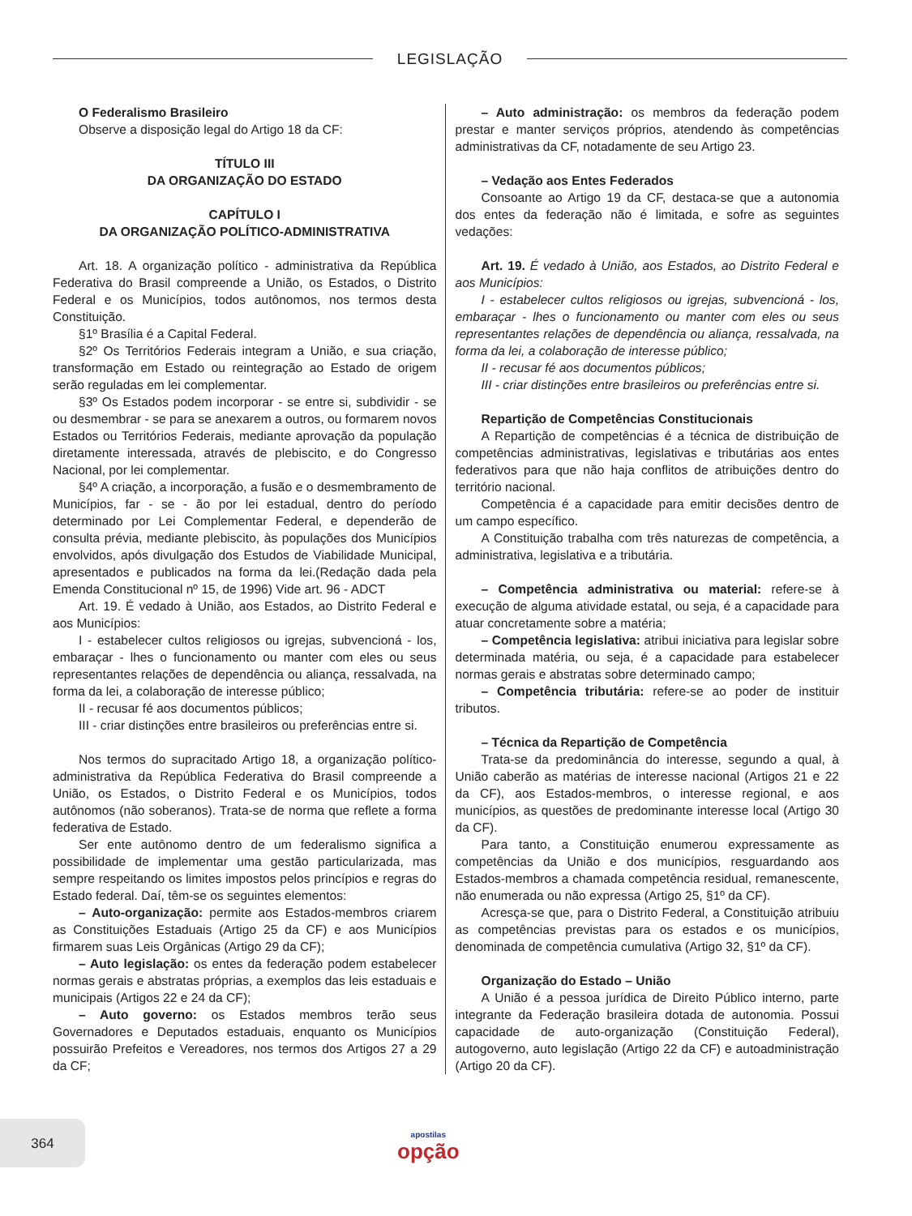LEGISLAÇÃO
O Federalismo Brasileiro
Observe a disposição legal do Artigo 18 da CF:
TÍTULO III
DA ORGANIZAÇÃO DO ESTADO
CAPÍTULO I
DA ORGANIZAÇÃO POLÍTICO-ADMINISTRATIVA
Art. 18. A organização político - administrativa da República Federativa do Brasil compreende a União, os Estados, o Distrito Federal e os Municípios, todos autônomos, nos termos desta Constituição.
§1º Brasília é a Capital Federal.
§2º Os Territórios Federais integram a União, e sua criação, transformação em Estado ou reintegração ao Estado de origem serão reguladas em lei complementar.
§3º Os Estados podem incorporar - se entre si, subdividir - se ou desmembrar - se para se anexarem a outros, ou formarem novos Estados ou Territórios Federais, mediante aprovação da população diretamente interessada, através de plebiscito, e do Congresso Nacional, por lei complementar.
§4º A criação, a incorporação, a fusão e o desmembramento de Municípios, far - se - ão por lei estadual, dentro do período determinado por Lei Complementar Federal, e dependerão de consulta prévia, mediante plebiscito, às populações dos Municípios envolvidos, após divulgação dos Estudos de Viabilidade Municipal, apresentados e publicados na forma da lei.(Redação dada pela Emenda Constitucional nº 15, de 1996) Vide art. 96 - ADCT
Art. 19. É vedado à União, aos Estados, ao Distrito Federal e aos Municípios:
I - estabelecer cultos religiosos ou igrejas, subvencioná - los, embaraçar - lhes o funcionamento ou manter com eles ou seus representantes relações de dependência ou aliança, ressalvada, na forma da lei, a colaboração de interesse público;
II - recusar fé aos documentos públicos;
III - criar distinções entre brasileiros ou preferências entre si.
Nos termos do supracitado Artigo 18, a organização político-administrativa da República Federativa do Brasil compreende a União, os Estados, o Distrito Federal e os Municípios, todos autônomos (não soberanos). Trata-se de norma que reflete a forma federativa de Estado.
Ser ente autônomo dentro de um federalismo significa a possibilidade de implementar uma gestão particularizada, mas sempre respeitando os limites impostos pelos princípios e regras do Estado federal. Daí, têm-se os seguintes elementos:
– Auto-organização: permite aos Estados-membros criarem as Constituições Estaduais (Artigo 25 da CF) e aos Municípios firmarem suas Leis Orgânicas (Artigo 29 da CF);
– Auto legislação: os entes da federação podem estabelecer normas gerais e abstratas próprias, a exemplos das leis estaduais e municipais (Artigos 22 e 24 da CF);
– Auto governo: os Estados membros terão seus Governadores e Deputados estaduais, enquanto os Municípios possuirão Prefeitos e Vereadores, nos termos dos Artigos 27 a 29 da CF;
– Auto administração: os membros da federação podem prestar e manter serviços próprios, atendendo às competências administrativas da CF, notadamente de seu Artigo 23.
– Vedação aos Entes Federados
Consoante ao Artigo 19 da CF, destaca-se que a autonomia dos entes da federação não é limitada, e sofre as seguintes vedações:
Art. 19. É vedado à União, aos Estados, ao Distrito Federal e aos Municípios:
I - estabelecer cultos religiosos ou igrejas, subvencioná - los, embaraçar - lhes o funcionamento ou manter com eles ou seus representantes relações de dependência ou aliança, ressalvada, na forma da lei, a colaboração de interesse público;
II - recusar fé aos documentos públicos;
III - criar distinções entre brasileiros ou preferências entre si.
Repartição de Competências Constitucionais
A Repartição de competências é a técnica de distribuição de competências administrativas, legislativas e tributárias aos entes federativos para que não haja conflitos de atribuições dentro do território nacional.
Competência é a capacidade para emitir decisões dentro de um campo específico.
A Constituição trabalha com três naturezas de competência, a administrativa, legislativa e a tributária.
– Competência administrativa ou material: refere-se à execução de alguma atividade estatal, ou seja, é a capacidade para atuar concretamente sobre a matéria;
– Competência legislativa: atribui iniciativa para legislar sobre determinada matéria, ou seja, é a capacidade para estabelecer normas gerais e abstratas sobre determinado campo;
– Competência tributária: refere-se ao poder de instituir tributos.
– Técnica da Repartição de Competência
Trata-se da predominância do interesse, segundo a qual, à União caberão as matérias de interesse nacional (Artigos 21 e 22 da CF), aos Estados-membros, o interesse regional, e aos municípios, as questões de predominante interesse local (Artigo 30 da CF).
Para tanto, a Constituição enumerou expressamente as competências da União e dos municípios, resguardando aos Estados-membros a chamada competência residual, remanescente, não enumerada ou não expressa (Artigo 25, §1º da CF).
Acresça-se que, para o Distrito Federal, a Constituição atribuiu as competências previstas para os estados e os municípios, denominada de competência cumulativa (Artigo 32, §1º da CF).
Organização do Estado – União
A União é a pessoa jurídica de Direito Público interno, parte integrante da Federação brasileira dotada de autonomia. Possui capacidade de auto-organização (Constituição Federal), autogoverno, auto legislação (Artigo 22 da CF) e autoadministração (Artigo 20 da CF).
364
apostilas
opção